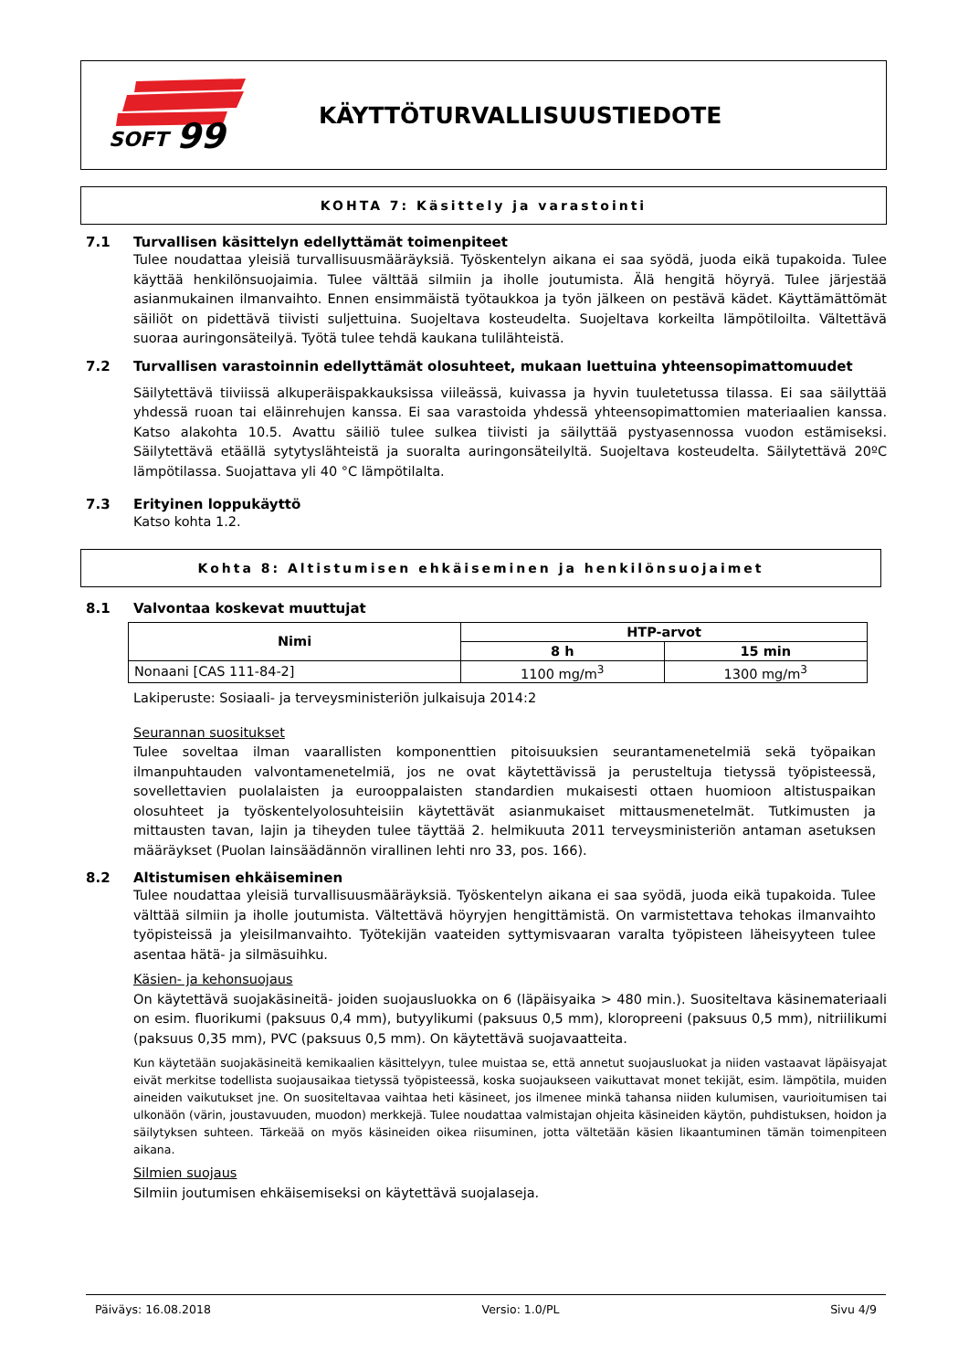SOFT
99
KÄYTTÖTURVALLISUUSTIEDOTE
KOHTA 7: Käsittely ja varastointi
7.1 Turvallisen käsittelyn edellyttämät toimenpiteet
Tulee noudattaa yleisiä turvallisuusmääräyksiä. Työskentelyn aikana ei saa syödä, juoda eikä tupakoida. Tulee käyttää henkilönsuojaimia. Tulee välttää silmiin ja iholle joutumista. Älä hengitä höyryä. Tulee järjestää asianmukainen ilmanvaihto. Ennen ensimmäistä työtaukkoa ja työn jälkeen on pestävä kädet. Käyttämättömät säiliöt on pidettävä tiivisti suljettuina. Suojeltava kosteudelta. Suojeltava korkeilta lämpötiloilta. Vältettävä suoraa auringonsäteilyä. Työtä tulee tehdä kaukana tulilähteistä.
7.2 Turvallisen varastoinnin edellyttämät olosuhteet, mukaan luettuina yhteensopimattomuudet
Säilytettävä tiiviissä alkuperäispakkauksissa viileässä, kuivassa ja hyvin tuuletetussa tilassa. Ei saa säilyttää yhdessä ruoan tai eläinrehujen kanssa. Ei saa varastoida yhdessä yhteensopimattomien materiaalien kanssa. Katso alakohta 10.5. Avattu säiliö tulee sulkea tiivisti ja säilyttää pystyasennossa vuodon estämiseksi. Säilytettävä etäällä sytytyslähteistä ja suoralta auringonsäteilyltä. Suojeltava kosteudelta. Säilytettävä 20ºC lämpötilassa. Suojattava yli 40 °C lämpötilalta.
7.3 Erityinen loppukäyttö
Katso kohta 1.2.
Kohta 8: Altistumisen ehkäiseminen ja henkilönsuojaimet
8.1 Valvontaa koskevat muuttujat
| Nimi | HTP-arvot | |
| --- | --- | --- |
| | 8 h | 15 min |
| Nonaani [CAS 111-84-2] | 1100 mg/m<sup>3</sup> | 1300 mg/m<sup>3</sup> |
Lakiperuste: Sosiaali- ja terveysministeriön julkaisuja 2014:2
Seurannan suositukset
Tulee soveltaa ilman vaarallisten komponenttien pitoisuuksien seurantamenetelmiä sekä työpaikan ilmanpuhtauden valvontamenetelmiä, jos ne ovat käytettävissä ja perusteltuja tietyssä työpisteessä, sovellettavien puolalaisten ja eurooppalaisten standardien mukaisesti ottaen huomioon altistuspaikan olosuhteet ja työskentelyolosuhteisiin käytettävät asianmukaiset mittausmenetelmät. Tutkimusten ja mittausten tavan, lajin ja tiheyden tulee täyttää 2. helmikuuta 2011 terveysministeriön antaman asetuksen määräykset (Puolan lainsäädännön virallinen lehti nro 33, pos. 166).
8.2 Altistumisen ehkäiseminen
Tulee noudattaa yleisiä turvallisuusmääräyksiä. Työskentelyn aikana ei saa syödä, juoda eikä tupakoida. Tulee välttää silmiin ja iholle joutumista. Vältettävä höyryjen hengittämistä. On varmistettava tehokas ilmanvaihto työpisteissä ja yleisilmanvaihto. Työtekijän vaateiden syttymisvaaran varalta työpisteen läheisyyteen tulee asentaa hätä- ja silmäsuihku.
Käsien- ja kehonsuojaus
On käytettävä suojakäsineitä- joiden suojausluokka on 6 (läpäisyaika > 480 min.). Suositeltava käsinemateriaali on esim. fluorikumi (paksuus 0,4 mm), butyylikumi (paksuus 0,5 mm), kloropreeni (paksuus 0,5 mm), nitriilikumi (paksuus 0,35 mm), PVC (paksuus 0,5 mm). On käytettävä suojavaatteita.
Kun käytetään suojakäsineitä kemikaalien käsittelyyn, tulee muistaa se, että annetut suojausluokat ja niiden vastaavat läpäisyajat eivät merkitse todellista suojausaikaa tietyssä työpisteessä, koska suojaukseen vaikuttavat monet tekijät, esim. lämpötila, muiden aineiden vaikutukset jne. On suositeltavaa vaihtaa heti käsineet, jos ilmenee minkä tahansa niiden kulumisen, vaurioitumisen tai ulkonäön (värin, joustavuuden, muodon) merkkejä. Tulee noudattaa valmistajan ohjeita käsineiden käytön, puhdistuksen, hoidon ja säilytyksen suhteen. Tärkeää on myös käsineiden oikea riisuminen, jotta vältetään käsien likaantuminen tämän toimenpiteen aikana.
Silmien suojaus
Silmiin joutumisen ehkäisemiseksi on käytettävä suojalaseja.
Päiväys: 16.08.2018 Versio: 1.0/PL Sivu 4/9